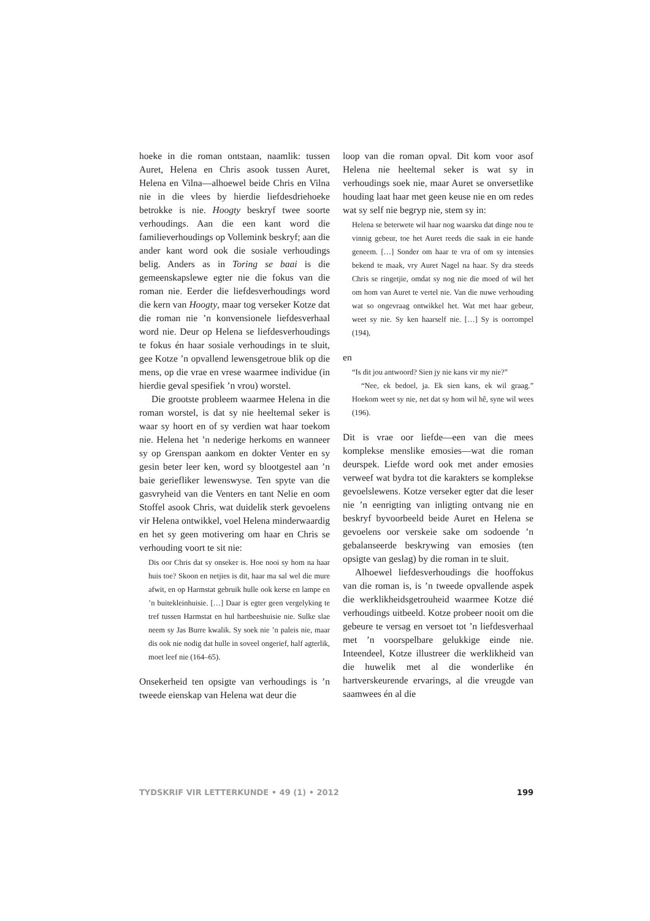hoeke in die roman ontstaan, naamlik: tussen Auret, Helena en Chris asook tussen Auret, Helena en Vilna—alhoewel beide Chris en Vilna nie in die vlees by hierdie liefdesdriehoeke betrokke is nie. Hoogty beskryf twee soorte verhoudings. Aan die een kant word die familieverhoudings op Vollemink beskryf; aan die ander kant word ook die sosiale verhoudings belig. Anders as in Toring se baai is die gemeenskapslewe egter nie die fokus van die roman nie. Eerder die liefdesverhoudings word die kern van Hoogty, maar tog verseker Kotze dat die roman nie ’n konvensionele liefdesverhaal word nie. Deur op Helena se liefdesverhoudings te fokus én haar sosiale verhoudings in te sluit, gee Kotze ’n opvallend lewensgetroue blik op die mens, op die vrae en vrese waarmee individue (in hierdie geval spesifiek ’n vrou) worstel.
Die grootste probleem waarmee Helena in die roman worstel, is dat sy nie heeltemal seker is waar sy hoort en of sy verdien wat haar toekom nie. Helena het ’n nederige herkoms en wanneer sy op Grenspan aankom en dokter Venter en sy gesin beter leer ken, word sy blootgestel aan ’n baie geriefliker lewenswyse. Ten spyte van die gasvryheid van die Venters en tant Nelie en oom Stoffel asook Chris, wat duidelik sterk gevoelens vir Helena ontwikkel, voel Helena minderwaardig en het sy geen motivering om haar en Chris se verhouding voort te sit nie:
Dis oor Chris dat sy onseker is. Hoe nooi sy hom na haar huis toe? Skoon en netjies is dit, haar ma sal wel die mure afwit, en op Harmstat gebruik hulle ook kerse en lampe en ’n buitekleinhuisie. […] Daar is egter geen vergelyking te tref tussen Harmstat en hul hartbeeshuisie nie. Sulke slae neem sy Jas Burre kwalik. Sy soek nie ’n paleis nie, maar dis ook nie nodig dat hulle in soveel ongerief, half agterlik, moet leef nie (164–65).
Onsekerheid ten opsigte van verhoudings is ’n tweede eienskap van Helena wat deur die
loop van die roman opval. Dit kom voor asof Helena nie heeltemal seker is wat sy in verhoudings soek nie, maar Auret se onversetlike houding laat haar met geen keuse nie en om redes wat sy self nie begryp nie, stem sy in:
Helena se beterwete wil haar nog waarsku dat dinge nou te vinnig gebeur, toe het Auret reeds die saak in eie hande geneem. […] Sonder om haar te vra of om sy intensies bekend te maak, vry Auret Nagel na haar. Sy dra steeds Chris se ringetjie, omdat sy nog nie die moed of wil het om hom van Auret te vertel nie. Van die nuwe verhouding wat so ongevraag ontwikkel het. Wat met haar gebeur, weet sy nie. Sy ken haarself nie. […] Sy is oorrompel (194),
en
“Is dit jou antwoord? Sien jy nie kans vir my nie?”
“Nee, ek bedoel, ja. Ek sien kans, ek wil graag.” Hoekom weet sy nie, net dat sy hom wil hê, syne wil wees (196).
Dit is vrae oor liefde—een van die mees komplekse menslike emosies—wat die roman deurspek. Liefde word ook met ander emosies verweef wat bydra tot die karakters se komplekse gevoelslewens. Kotze verseker egter dat die leser nie ’n eenrigting van inligting ontvang nie en beskryf byvoorbeeld beide Auret en Helena se gevoelens oor verskeie sake om sodoende ’n gebalanseerde beskrywing van emosies (ten opsigte van geslag) by die roman in te sluit.
Alhoewel liefdesverhoudings die hooffokus van die roman is, is ’n tweede opvallende aspek die werklikheidsgetrouheid waarmee Kotze dié verhoudings uitbeeld. Kotze probeer nooit om die gebeure te versag en versoet tot ’n liefdesverhaal met ’n voorspelbare gelukkige einde nie. Inteendeel, Kotze illustreer die werklikheid van die huwelik met al die wonderlike én hartverskeurende ervarings, al die vreugde van saamwees én al die
TYDSKRIF VIR LETTERKUNDE • 49 (1) • 2012 199